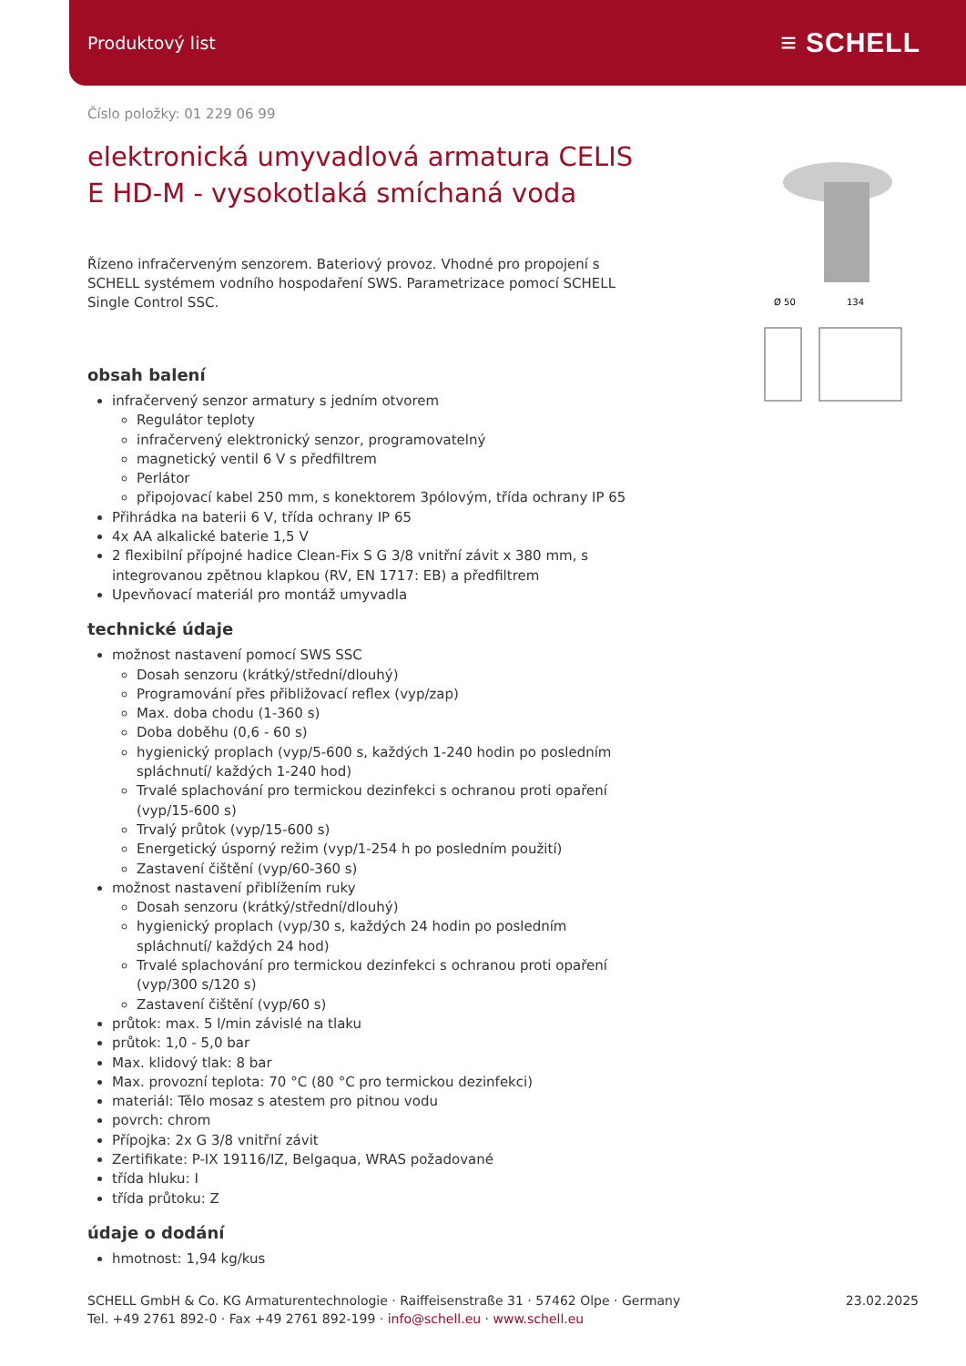Produktový list ≡ SCHELL
Ø 50
134
Číslo položky: 01 229 06 99
elektronická umyvadlová armatura CELIS E HD-M - vysokotlaká smíchaná voda
Řízeno infračerveným senzorem. Bateriový provoz. Vhodné pro propojení s SCHELL systémem vodního hospodaření SWS. Parametrizace pomocí SCHELL Single Control SSC.
obsah balení
infračervený senzor armatury s jedním otvorem
Regulátor teploty
infračervený elektronický senzor, programovatelný
magnetický ventil 6 V s předfiltrem
Perlátor
připojovací kabel 250 mm, s konektorem 3pólovým, třída ochrany IP 65
Přihrádka na baterii 6 V, třída ochrany IP 65
4x AA alkalické baterie 1,5 V
2 flexibilní přípojné hadice Clean-Fix S G 3/8 vnitřní závit x 380 mm, s integrovanou zpětnou klapkou (RV, EN 1717: EB) a předfiltrem
Upevňovací materiál pro montáž umyvadla
technické údaje
možnost nastavení pomocí SWS SSC
Dosah senzoru (krátký/střední/dlouhý)
Programování přes přibližovací reflex (vyp/zap)
Max. doba chodu (1-360 s)
Doba doběhu (0,6 - 60 s)
hygienický proplach (vyp/5-600 s, každých 1-240 hodin po posledním spláchnutí/ každých 1-240 hod)
Trvalé splachování pro termickou dezinfekci s ochranou proti opaření (vyp/15-600 s)
Trvalý průtok (vyp/15-600 s)
Energetický úsporný režim (vyp/1-254 h po posledním použití)
Zastavení čištění (vyp/60-360 s)
možnost nastavení přiblížením ruky
Dosah senzoru (krátký/střední/dlouhý)
hygienický proplach (vyp/30 s, každých 24 hodin po posledním spláchnutí/ každých 24 hod)
Trvalé splachování pro termickou dezinfekci s ochranou proti opaření (vyp/300 s/120 s)
Zastavení čištění (vyp/60 s)
průtok: max. 5 l/min závislé na tlaku
průtok: 1,0 - 5,0 bar
Max. klidový tlak: 8 bar
Max. provozní teplota: 70 °C (80 °C pro termickou dezinfekci)
materiál: Tělo mosaz s atestem pro pitnou vodu
povrch: chrom
Přípojka: 2x G 3/8 vnitřní závit
Zertifikate: P-IX 19116/IZ, Belgaqua, WRAS požadované
třída hluku: I
třída průtoku: Z
údaje o dodání
hmotnost: 1,94 kg/kus
SCHELL GmbH & Co. KG Armaturentechnologie · Raiffeisenstraße 31 · 57462 Olpe · Germany
Tel. +49 2761 892-0 · Fax +49 2761 892-199 · info@schell.eu · www.schell.eu
23.02.2025